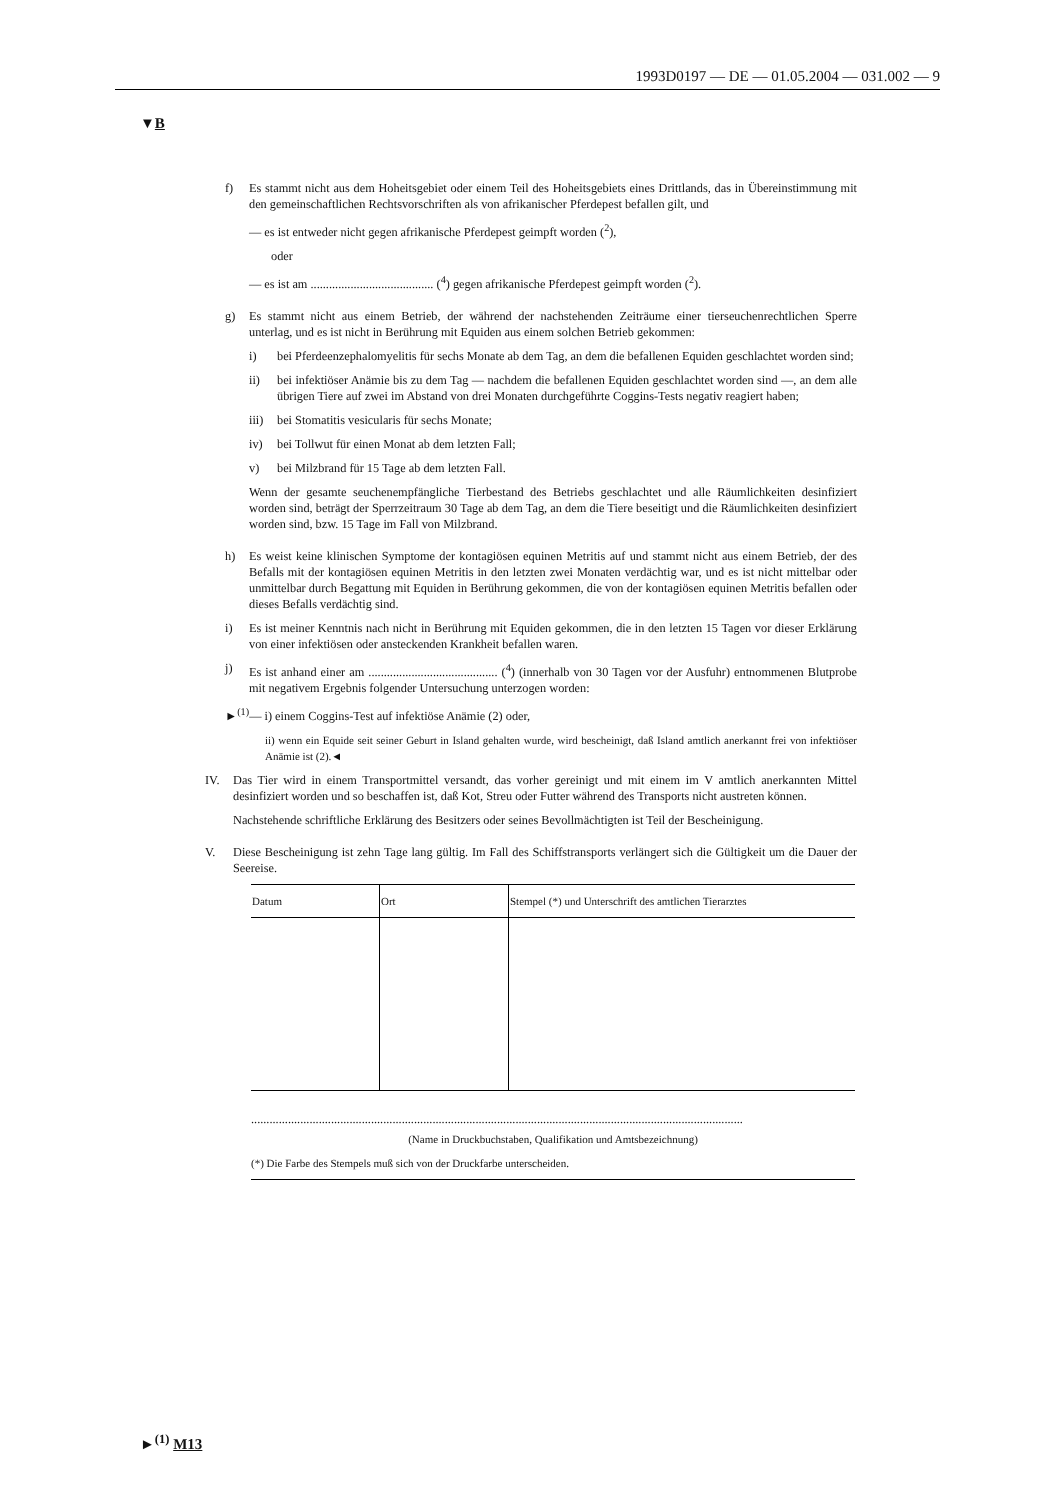1993D0197 — DE — 01.05.2004 — 031.002 — 9
▼B
f) Es stammt nicht aus dem Hoheitsgebiet oder einem Teil des Hoheitsgebiets eines Drittlands, das in Übereinstimmung mit den gemeinschaftlichen Rechtsvorschriften als von afrikanischer Pferdepest befallen gilt, und
— es ist entweder nicht gegen afrikanische Pferdepest geimpft worden (<sup>2</sup>),
oder
— es ist am ........................................ (<sup>4</sup>) gegen afrikanische Pferdepest geimpft worden (<sup>2</sup>).
g) Es stammt nicht aus einem Betrieb, der während der nachstehenden Zeiträume einer tierseuchenrechtlichen Sperre unterlag, und es ist nicht in Berührung mit Equiden aus einem solchen Betrieb gekommen:
i) bei Pferdeenzephalomyelitis für sechs Monate ab dem Tag, an dem die befallenen Equiden geschlachtet worden sind;
ii) bei infektiöser Anämie bis zu dem Tag — nachdem die befallenen Equiden geschlachtet worden sind —, an dem alle übrigen Tiere auf zwei im Abstand von drei Monaten durchgeführte Coggins-Tests negativ reagiert haben;
iii)
bei Stomatitis vesicularis für sechs Monate;
iv) bei Tollwut für einen Monat ab dem letzten Fall;
v) bei Milzbrand für 15 Tage ab dem letzten Fall.
Wenn der gesamte seuchenempfängliche Tierbestand des Betriebs geschlachtet und alle Räumlichkeiten desinfiziert worden sind, beträgt der Sperrzeitraum 30 Tage ab dem Tag, an dem die Tiere beseitigt und die Räumlichkeiten desinfiziert worden sind, bzw. 15 Tage im Fall von Milzbrand.
h) Es weist keine klinischen Symptome der kontagiösen equinen Metritis auf und stammt nicht aus einem Betrieb, der des Befalls mit der kontagiösen equinen Metritis in den letzten zwei Monaten verdächtig war, und es ist nicht mittelbar oder unmittelbar durch Begattung mit Equiden in Berührung gekommen, die von der kontagiösen equinen Metritis befallen oder dieses Befalls verdächtig sind.
i) Es ist meiner Kenntnis nach nicht in Berührung mit Equiden gekommen, die in den letzten 15 Tagen vor dieser Erklärung von einer infektiösen oder ansteckenden Krankheit befallen waren.
j) Es ist anhand einer am .......................................... (<sup>4</sup>) (innerhalb von 30 Tagen vor der Ausfuhr) entnommenen Blutprobe mit negativem Ergebnis folgender Untersuchung unterzogen worden:
►<sup>(1)</sup>— i) einem Coggins-Test auf infektiöse Anämie (2) oder,
ii) wenn ein Equide seit seiner Geburt in Island gehalten wurde, wird bescheinigt, daß Island amtlich anerkannt frei von infektiöser Anämie ist (2).◄
IV. Das Tier wird in einem Transportmittel versandt, das vorher gereinigt und mit einem im V amtlich anerkannten Mittel desinfiziert worden und so beschaffen ist, daß Kot, Streu oder Futter während des Transports nicht austreten können.
Nachstehende schriftliche Erklärung des Besitzers oder seines Bevollmächtigten ist Teil der Bescheinigung.
V. Diese Bescheinigung ist zehn Tage lang gültig. Im Fall des Schiffstransports verlängert sich die Gültigkeit um die Dauer der Seereise.
| Datum | Ort | Stempel (*) und Unterschrift des amtlichen Tierarztes |
| --- | --- | --- |
................................................................................................................................................................
(Name in Druckbuchstaben, Qualifikation und Amtsbezeichnung)
(*) Die Farbe des Stempels muß sich von der Druckfarbe unterscheiden.
►<sup>(1)</sup> M13